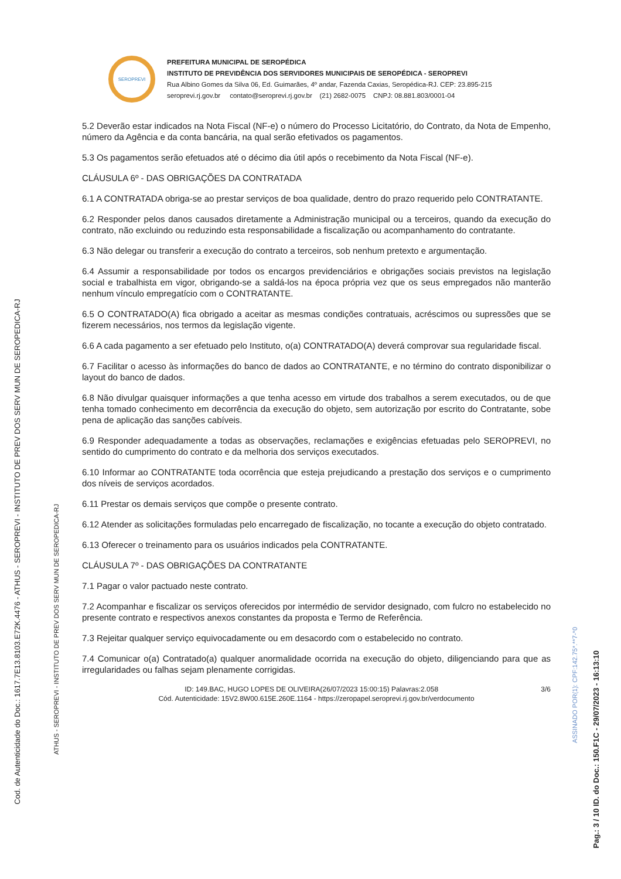SEROPREVI
PREFEITURA MUNICIPAL DE SEROPÉDICA
INSTITUTO DE PREVIDÊNCIA DOS SERVIDORES MUNICIPAIS DE SEROPÉDICA - SEROPREVI
Rua Albino Gomes da Silva 06, Ed. Guimarães, 4º andar, Fazenda Caxias, Seropédica-RJ. CEP: 23.895-215
seroprevi.rj.gov.br contato@seroprevi.rj.gov.br (21) 2682-0075 CNPJ: 08.881.803/0001-04
5.2 Deverão estar indicados na Nota Fiscal (NF-e) o número do Processo Licitatório, do Contrato, da Nota de Empenho, número da Agência e da conta bancária, na qual serão efetivados os pagamentos.
5.3 Os pagamentos serão efetuados até o décimo dia útil após o recebimento da Nota Fiscal (NF-e).
CLÁUSULA 6º - DAS OBRIGAÇÕES DA CONTRATADA
6.1 A CONTRATADA obriga-se ao prestar serviços de boa qualidade, dentro do prazo requerido pelo CONTRATANTE.
6.2 Responder pelos danos causados diretamente a Administração municipal ou a terceiros, quando da execução do contrato, não excluindo ou reduzindo esta responsabilidade a fiscalização ou acompanhamento do contratante.
6.3 Não delegar ou transferir a execução do contrato a terceiros, sob nenhum pretexto e argumentação.
6.4 Assumir a responsabilidade por todos os encargos previdenciários e obrigações sociais previstos na legislação social e trabalhista em vigor, obrigando-se a saldá-los na época própria vez que os seus empregados não manterão nenhum vínculo empregatício com o CONTRATANTE.
6.5 O CONTRATADO(A) fica obrigado a aceitar as mesmas condições contratuais, acréscimos ou supressões que se fizerem necessários, nos termos da legislação vigente.
6.6 A cada pagamento a ser efetuado pelo Instituto, o(a) CONTRATADO(A) deverá comprovar sua regularidade fiscal.
6.7 Facilitar o acesso às informações do banco de dados ao CONTRATANTE, e no término do contrato disponibilizar o layout do banco de dados.
6.8 Não divulgar quaisquer informações a que tenha acesso em virtude dos trabalhos a serem executados, ou de que tenha tomado conhecimento em decorrência da execução do objeto, sem autorização por escrito do Contratante, sobe pena de aplicação das sanções cabíveis.
6.9 Responder adequadamente a todas as observações, reclamações e exigências efetuadas pelo SEROPREVI, no sentido do cumprimento do contrato e da melhoria dos serviços executados.
6.10 Informar ao CONTRATANTE toda ocorrência que esteja prejudicando a prestação dos serviços e o cumprimento dos níveis de serviços acordados.
6.11 Prestar os demais serviços que compõe o presente contrato.
6.12 Atender as solicitações formuladas pelo encarregado de fiscalização, no tocante a execução do objeto contratado.
6.13 Oferecer o treinamento para os usuários indicados pela CONTRATANTE.
CLÁUSULA 7º - DAS OBRIGAÇÕES DA CONTRATANTE
7.1 Pagar o valor pactuado neste contrato.
7.2 Acompanhar e fiscalizar os serviços oferecidos por intermédio de servidor designado, com fulcro no estabelecido no presente contrato e respectivos anexos constantes da proposta e Termo de Referência.
7.3 Rejeitar qualquer serviço equivocadamente ou em desacordo com o estabelecido no contrato.
7.4 Comunicar o(a) Contratado(a) qualquer anormalidade ocorrida na execução do objeto, diligenciando para que as irregularidades ou falhas sejam plenamente corrigidas.
ID: 149.BAC, HUGO LOPES DE OLIVEIRA(26/07/2023 15:00:15) Palavras:2.058 3/6
Cód. Autenticidade: 15V2.8W00.615E.260E.1164 - https://zeropapel.seroprevi.rj.gov.br/verdocumento
Cod. de Autenticidade do Doc.: 1617.7E13.8103.E72K.4476 - ATHUS - SEROPREVI - INSTITUTO DE PREV DOS SERV MUN DE SEROPEDICA-RJ
ATHUS - SEROPREVI - INSTITUTO DE PREV DOS SERV MUN DE SEROPEDICA-RJ
ASSINADO POR(1): CPF:142.75*.**7-*0
Pag.: 3 / 10 ID. do Doc.: 150.F1C - 29/07/2023 - 16:13:10